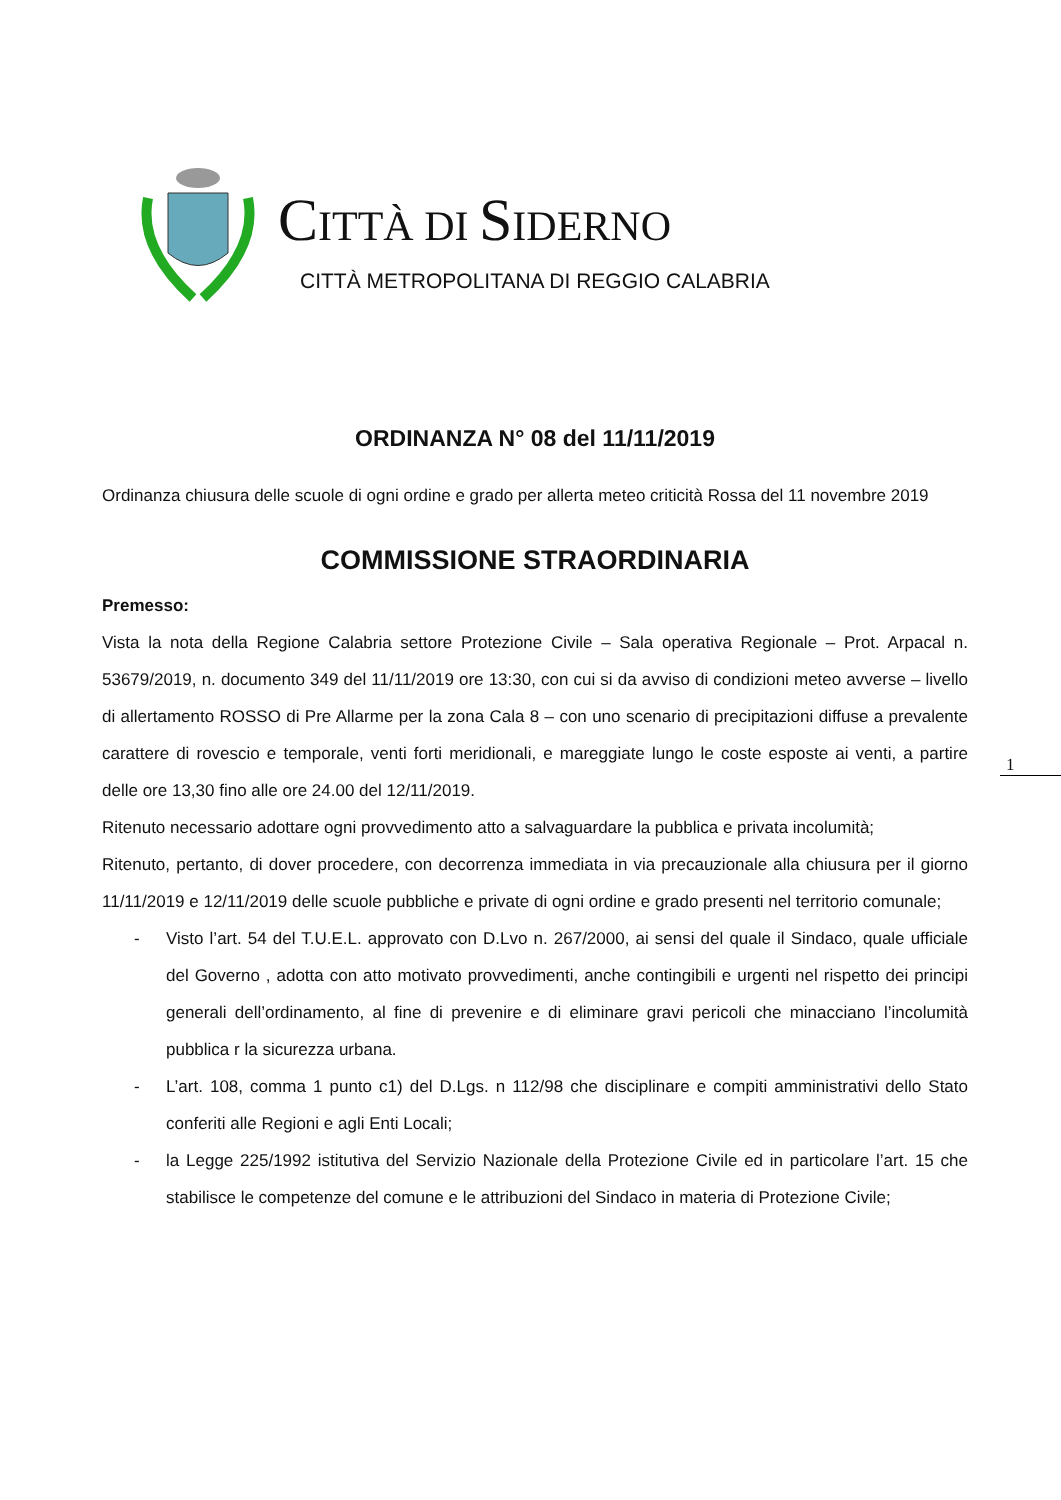CITTÀ DI SIDERNO
CITTÀ METROPOLITANA DI REGGIO CALABRIA
1
ORDINANZA N° 08 del 11/11/2019
Ordinanza chiusura delle scuole di ogni ordine e grado per allerta meteo criticità Rossa del 11 novembre 2019
COMMISSIONE STRAORDINARIA
Premesso:
Vista la nota della Regione Calabria settore Protezione Civile – Sala operativa Regionale – Prot. Arpacal n. 53679/2019, n. documento 349 del 11/11/2019 ore 13:30, con cui si da avviso di condizioni meteo avverse – livello di allertamento ROSSO di Pre Allarme per la zona Cala 8 – con uno scenario di precipitazioni diffuse a prevalente carattere di rovescio e temporale, venti forti meridionali, e mareggiate lungo le coste esposte ai venti, a partire delle ore 13,30 fino alle ore 24.00 del 12/11/2019.
Ritenuto necessario adottare ogni provvedimento atto a salvaguardare la pubblica e privata incolumità;
Ritenuto, pertanto, di dover procedere, con decorrenza immediata in via precauzionale alla chiusura per il giorno 11/11/2019 e 12/11/2019 delle scuole pubbliche e private di ogni ordine e grado presenti nel territorio comunale;
- Visto l’art. 54 del T.U.E.L. approvato con D.Lvo n. 267/2000, ai sensi del quale il Sindaco, quale ufficiale del Governo , adotta con atto motivato provvedimenti, anche contingibili e urgenti nel rispetto dei principi generali dell’ordinamento, al fine di prevenire e di eliminare gravi pericoli che minacciano l’incolumità pubblica r la sicurezza urbana.
- L’art. 108, comma 1 punto c1) del D.Lgs. n 112/98 che disciplinare e compiti amministrativi dello Stato conferiti alle Regioni e agli Enti Locali;
- la Legge 225/1992 istitutiva del Servizio Nazionale della Protezione Civile ed in particolare l’art. 15 che stabilisce le competenze del comune e le attribuzioni del Sindaco in materia di Protezione Civile;